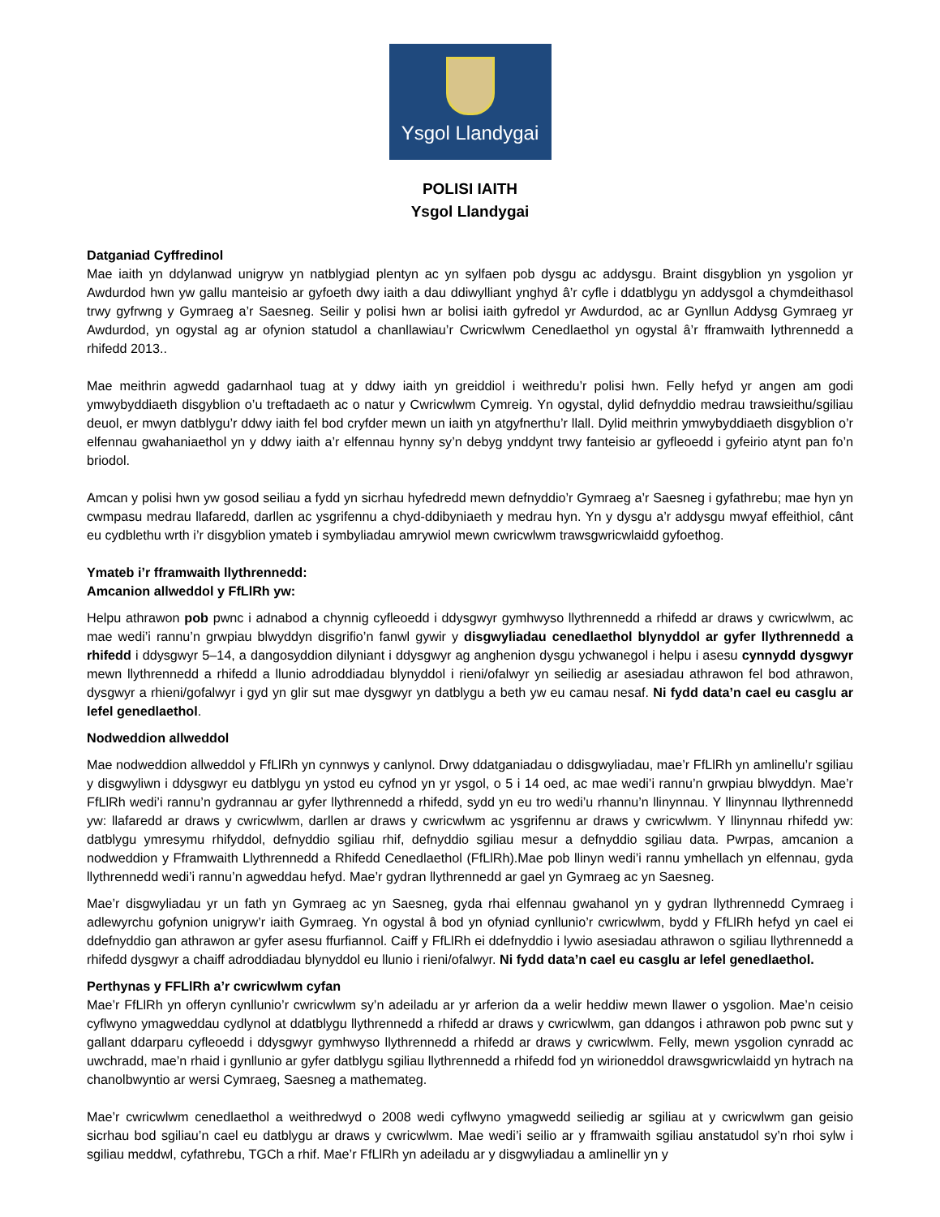Ysgol Llandygai
POLISI IAITH
Ysgol Llandygai
Datganiad Cyffredinol
Mae iaith yn ddylanwad unigryw yn natblygiad plentyn ac yn sylfaen pob dysgu ac addysgu. Braint disgyblion yn ysgolion yr Awdurdod hwn yw gallu manteisio ar gyfoeth dwy iaith a dau ddiwylliant ynghyd â’r cyfle i ddatblygu yn addysgol a chymdeithasol trwy gyfrwng y Gymraeg a’r Saesneg. Seilir y polisi hwn ar bolisi iaith gyfredol yr Awdurdod, ac ar Gynllun Addysg Gymraeg yr Awdurdod, yn ogystal ag ar ofynion statudol a chanllawiau’r Cwricwlwm Cenedlaethol yn ogystal â’r fframwaith lythrennedd a rhifedd 2013..
Mae meithrin agwedd gadarnhaol tuag at y ddwy iaith yn greiddiol i weithredu’r polisi hwn. Felly hefyd yr angen am godi ymwybyddiaeth disgyblion o’u treftadaeth ac o natur y Cwricwlwm Cymreig. Yn ogystal, dylid defnyddio medrau trawsieithu/sgiliau deuol, er mwyn datblygu’r ddwy iaith fel bod cryfder mewn un iaith yn atgyfnerthu’r llall. Dylid meithrin ymwybyddiaeth disgyblion o’r elfennau gwahaniaethol yn y ddwy iaith a’r elfennau hynny sy’n debyg ynddynt trwy fanteisio ar gyfleoedd i gyfeirio atynt pan fo’n briodol.
Amcan y polisi hwn yw gosod seiliau a fydd yn sicrhau hyfedredd mewn defnyddio’r Gymraeg a’r Saesneg i gyfathrebu; mae hyn yn cwmpasu medrau llafaredd, darllen ac ysgrifennu a chyd-ddibyniaeth y medrau hyn. Yn y dysgu a’r addysgu mwyaf effeithiol, cânt eu cydblethu wrth i’r disgyblion ymateb i symbyliadau amrywiol mewn cwricwlwm trawsgwricwlaidd gyfoethog.
Ymateb i’r fframwaith llythrennedd:
Amcanion allweddol y FfLlRh yw:
Helpu athrawon pob pwnc i adnabod a chynnig cyfleoedd i ddysgwyr gymhwyso llythrennedd a rhifedd ar draws y cwricwlwm, ac mae wedi’i rannu’n grwpiau blwyddyn disgrifio’n fanwl gywir y disgwyliadau cenedlaethol blynyddol ar gyfer llythrennedd a rhifedd i ddysgwyr 5–14, a dangosyddion dilyniant i ddysgwyr ag anghenion dysgu ychwanegol i helpu i asesu cynnydd dysgwyr mewn llythrennedd a rhifedd a llunio adroddiadau blynyddol i rieni/ofalwyr yn seiliedig ar asesiadau athrawon fel bod athrawon, dysgwyr a rhieni/gofalwyr i gyd yn glir sut mae dysgwyr yn datblygu a beth yw eu camau nesaf. Ni fydd data’n cael eu casglu ar lefel genedlaethol.
Nodweddion allweddol
Mae nodweddion allweddol y FfLlRh yn cynnwys y canlynol. Drwy ddatganiadau o ddisgwyliadau, mae’r FfLlRh yn amlinellu’r sgiliau y disgwyliwn i ddysgwyr eu datblygu yn ystod eu cyfnod yn yr ysgol, o 5 i 14 oed, ac mae wedi’i rannu’n grwpiau blwyddyn. Mae’r FfLlRh wedi’i rannu’n gydrannau ar gyfer llythrennedd a rhifedd, sydd yn eu tro wedi’u rhannu’n llinynnau. Y llinynnau llythrennedd yw: llafaredd ar draws y cwricwlwm, darllen ar draws y cwricwlwm ac ysgrifennu ar draws y cwricwlwm. Y llinynnau rhifedd yw: datblygu ymresymu rhifyddol, defnyddio sgiliau rhif, defnyddio sgiliau mesur a defnyddio sgiliau data. Pwrpas, amcanion a nodweddion y Fframwaith Llythrennedd a Rhifedd Cenedlaethol (FfLlRh).Mae pob llinyn wedi’i rannu ymhellach yn elfennau, gyda llythrennedd wedi’i rannu’n agweddau hefyd. Mae’r gydran llythrennedd ar gael yn Gymraeg ac yn Saesneg.
Mae’r disgwyliadau yr un fath yn Gymraeg ac yn Saesneg, gyda rhai elfennau gwahanol yn y gydran llythrennedd Cymraeg i adlewyrchu gofynion unigryw’r iaith Gymraeg. Yn ogystal â bod yn ofyniad cynllunio’r cwricwlwm, bydd y FfLlRh hefyd yn cael ei ddefnyddio gan athrawon ar gyfer asesu ffurfiannol. Caiff y FfLlRh ei ddefnyddio i lywio asesiadau athrawon o sgiliau llythrennedd a rhifedd dysgwyr a chaiff adroddiadau blynyddol eu llunio i rieni/ofalwyr. Ni fydd data’n cael eu casglu ar lefel genedlaethol.
Perthynas y FFLlRh a’r cwricwlwm cyfan
Mae’r FfLlRh yn offeryn cynllunio’r cwricwlwm sy’n adeiladu ar yr arferion da a welir heddiw mewn llawer o ysgolion. Mae’n ceisio cyflwyno ymagweddau cydlynol at ddatblygu llythrennedd a rhifedd ar draws y cwricwlwm, gan ddangos i athrawon pob pwnc sut y gallant ddarparu cyfleoedd i ddysgwyr gymhwyso llythrennedd a rhifedd ar draws y cwricwlwm. Felly, mewn ysgolion cynradd ac uwchradd, mae’n rhaid i gynllunio ar gyfer datblygu sgiliau llythrennedd a rhifedd fod yn wirioneddol drawsgwricwlaidd yn hytrach na chanolbwyntio ar wersi Cymraeg, Saesneg a mathemateg.
Mae’r cwricwlwm cenedlaethol a weithredwyd o 2008 wedi cyflwyno ymagwedd seiliedig ar sgiliau at y cwricwlwm gan geisio sicrhau bod sgiliau’n cael eu datblygu ar draws y cwricwlwm. Mae wedi’i seilio ar y fframwaith sgiliau anstatudol sy’n rhoi sylw i sgiliau meddwl, cyfathrebu, TGCh a rhif. Mae’r FfLlRh yn adeiladu ar y disgwyliadau a amlinellir yn y